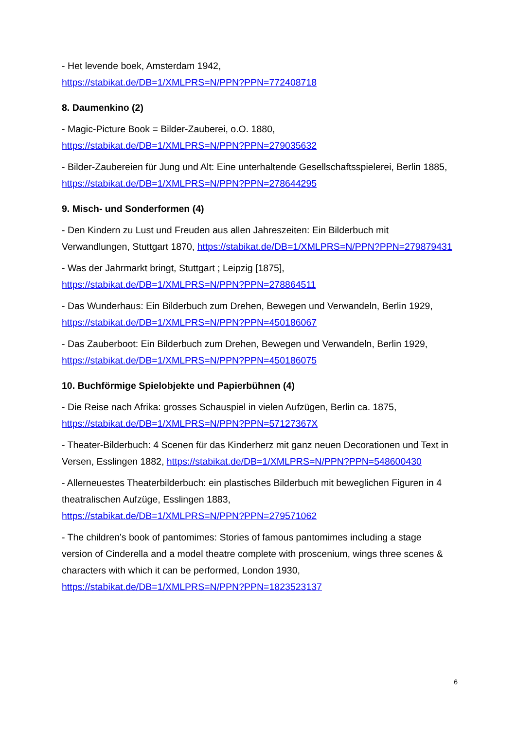- Het levende boek, Amsterdam 1942,
https://stabikat.de/DB=1/XMLPRS=N/PPN?PPN=772408718
8. Daumenkino (2)
- Magic-Picture Book = Bilder-Zauberei, o.O. 1880,
https://stabikat.de/DB=1/XMLPRS=N/PPN?PPN=279035632
- Bilder-Zaubereien für Jung und Alt: Eine unterhaltende Gesellschaftsspielerei, Berlin 1885,
https://stabikat.de/DB=1/XMLPRS=N/PPN?PPN=278644295
9. Misch- und Sonderformen (4)
- Den Kindern zu Lust und Freuden aus allen Jahreszeiten: Ein Bilderbuch mit
Verwandlungen, Stuttgart 1870, https://stabikat.de/DB=1/XMLPRS=N/PPN?PPN=279879431
- Was der Jahrmarkt bringt, Stuttgart ; Leipzig [1875],
https://stabikat.de/DB=1/XMLPRS=N/PPN?PPN=278864511
- Das Wunderhaus: Ein Bilderbuch zum Drehen, Bewegen und Verwandeln, Berlin 1929,
https://stabikat.de/DB=1/XMLPRS=N/PPN?PPN=450186067
- Das Zauberboot: Ein Bilderbuch zum Drehen, Bewegen und Verwandeln, Berlin 1929,
https://stabikat.de/DB=1/XMLPRS=N/PPN?PPN=450186075
10. Buchförmige Spielobjekte und Papierbühnen (4)
- Die Reise nach Afrika: grosses Schauspiel in vielen Aufzügen, Berlin ca. 1875,
https://stabikat.de/DB=1/XMLPRS=N/PPN?PPN=57127367X
- Theater-Bilderbuch: 4 Scenen für das Kinderherz mit ganz neuen Decorationen und Text in
Versen, Esslingen 1882, https://stabikat.de/DB=1/XMLPRS=N/PPN?PPN=548600430
- Allerneuestes Theaterbilderbuch: ein plastisches Bilderbuch mit beweglichen Figuren in 4
theatralischen Aufzüge, Esslingen 1883,
https://stabikat.de/DB=1/XMLPRS=N/PPN?PPN=279571062
- The children’s book of pantomimes: Stories of famous pantomimes including a stage
version of Cinderella and a model theatre complete with proscenium, wings three scenes &
characters with which it can be performed, London 1930,
https://stabikat.de/DB=1/XMLPRS=N/PPN?PPN=1823523137
6